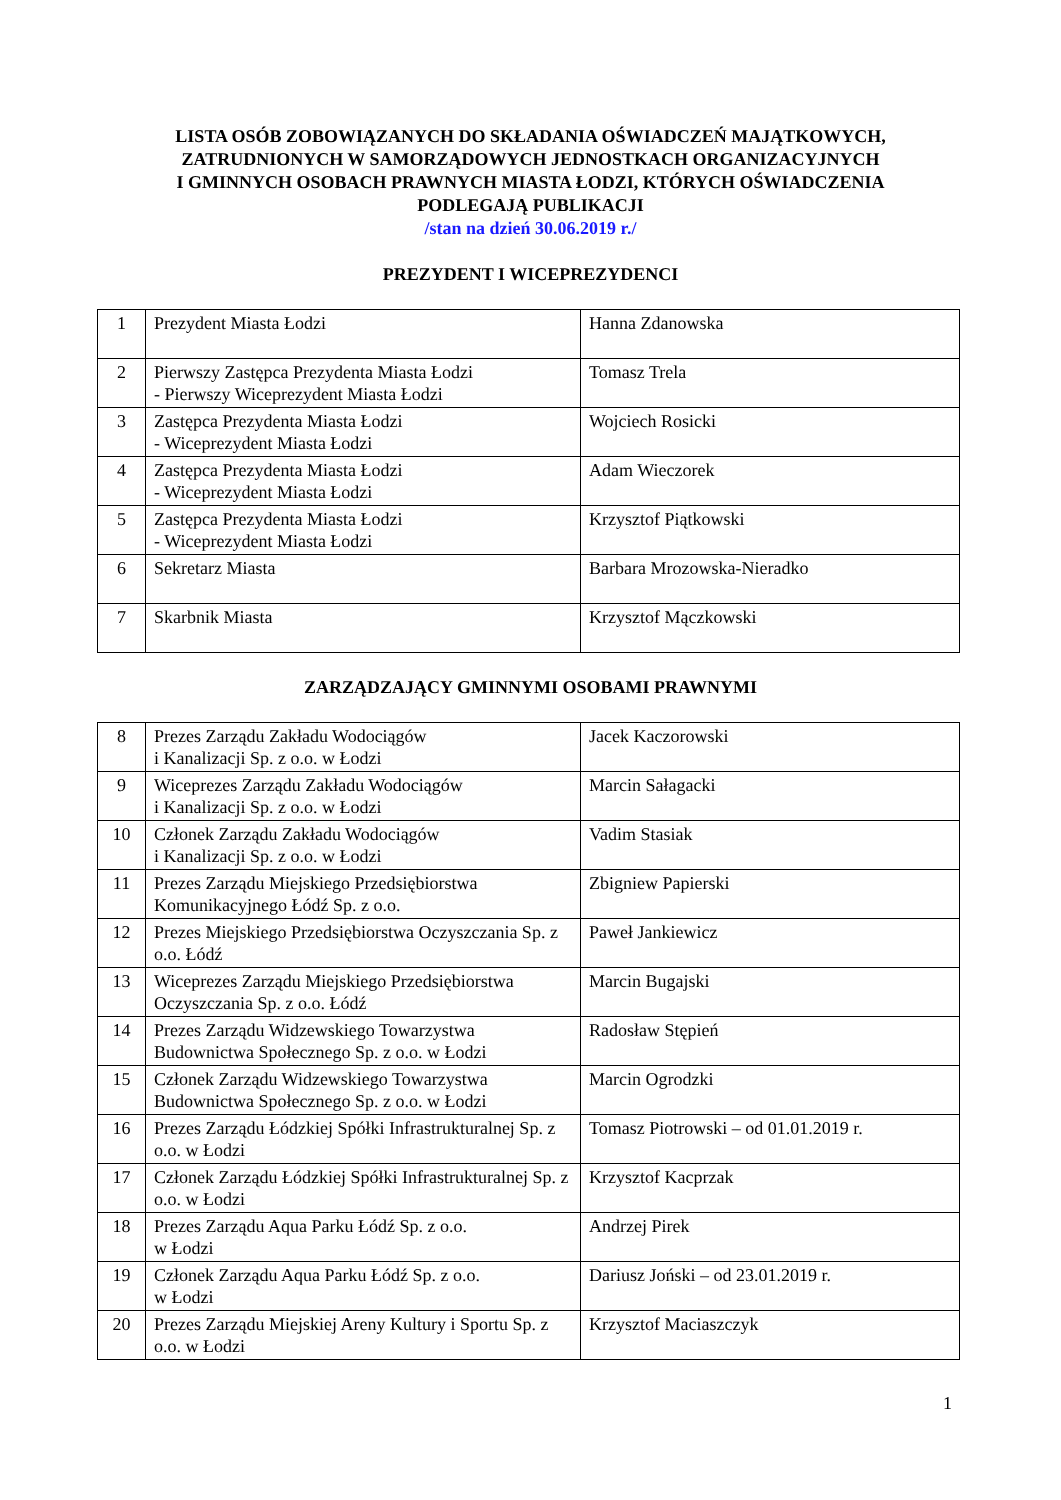LISTA OSÓB ZOBOWIĄZANYCH DO SKŁADANIA OŚWIADCZEŃ MAJĄTKOWYCH,
ZATRUDNIONYCH W SAMORZĄDOWYCH JEDNOSTKACH ORGANIZACYJNYCH
I GMINNYCH OSOBACH PRAWNYCH MIASTA ŁODZI, KTÓRYCH OŚWIADCZENIA
PODLEGAJĄ PUBLIKACJI
/stan na dzień 30.06.2019 r./
PREZYDENT I WICEPREZYDENCI
| 1 | Prezydent Miasta Łodzi | Hanna Zdanowska |
| 2 | Pierwszy Zastępca Prezydenta Miasta Łodzi - Pierwszy Wiceprezydent Miasta Łodzi | Tomasz Trela |
| 3 | Zastępca Prezydenta Miasta Łodzi - Wiceprezydent Miasta Łodzi | Wojciech Rosicki |
| 4 | Zastępca Prezydenta Miasta Łodzi - Wiceprezydent Miasta Łodzi | Adam Wieczorek |
| 5 | Zastępca Prezydenta Miasta Łodzi - Wiceprezydent Miasta Łodzi | Krzysztof Piątkowski |
| 6 | Sekretarz Miasta | Barbara Mrozowska-Nieradko |
| 7 | Skarbnik Miasta | Krzysztof Mączkowski |
ZARZĄDZAJĄCY GMINNYMI OSOBAMI PRAWNYMI
| 8 | Prezes Zarządu Zakładu Wodociągów i Kanalizacji Sp. z o.o. w Łodzi | Jacek Kaczorowski |
| 9 | Wiceprezes Zarządu Zakładu Wodociągów i Kanalizacji Sp. z o.o. w Łodzi | Marcin Sałagacki |
| 10 | Członek Zarządu Zakładu Wodociągów i Kanalizacji Sp. z o.o. w Łodzi | Vadim Stasiak |
| 11 | Prezes Zarządu Miejskiego Przedsiębiorstwa Komunikacyjnego Łódź Sp. z o.o. | Zbigniew Papierski |
| 12 | Prezes Miejskiego Przedsiębiorstwa Oczyszczania Sp. z o.o. Łódź | Paweł Jankiewicz |
| 13 | Wiceprezes Zarządu Miejskiego Przedsiębiorstwa Oczyszczania Sp. z o.o. Łódź | Marcin Bugajski |
| 14 | Prezes Zarządu Widzewskiego Towarzystwa Budownictwa Społecznego Sp. z o.o. w Łodzi | Radosław Stępień |
| 15 | Członek Zarządu Widzewskiego Towarzystwa Budownictwa Społecznego Sp. z o.o. w Łodzi | Marcin Ogrodzki |
| 16 | Prezes Zarządu Łódzkiej Spółki Infrastrukturalnej Sp. z o.o. w Łodzi | Tomasz Piotrowski – od 01.01.2019 r. |
| 17 | Członek Zarządu Łódzkiej Spółki Infrastrukturalnej Sp. z o.o. w Łodzi | Krzysztof Kacprzak |
| 18 | Prezes Zarządu Aqua Parku Łódź Sp. z o.o. w Łodzi | Andrzej Pirek |
| 19 | Członek Zarządu Aqua Parku Łódź Sp. z o.o. w Łodzi | Dariusz Joński – od 23.01.2019 r. |
| 20 | Prezes Zarządu Miejskiej Areny Kultury i Sportu Sp. z o.o. w Łodzi | Krzysztof Maciaszczyk |
1